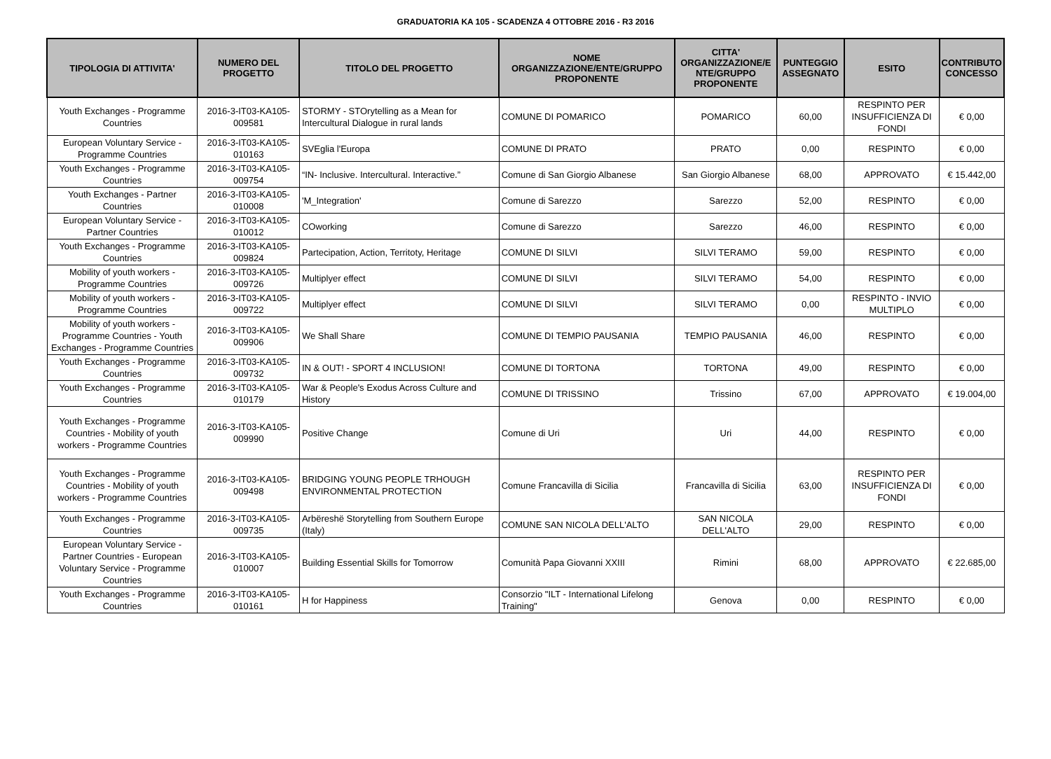GRADUATORIA KA 105 - SCADENZA 4 OTTOBRE 2016 - R3 2016
| TIPOLOGIA DI ATTIVITA' | NUMERO DEL PROGETTO | TITOLO DEL PROGETTO | NOME ORGANIZZAZIONE/ENTE/GRUPPO PROPONENTE | CITTA' ORGANIZZAZIONE/E NTE/GRUPPO PROPONENTE | PUNTEGGIO ASSEGNATO | ESITO | CONTRIBUTO CONCESSO |
| --- | --- | --- | --- | --- | --- | --- | --- |
| Youth Exchanges - Programme Countries | 2016-3-IT03-KA105-009581 | STORMY - STOrytelling as a Mean for Intercultural Dialogue in rural lands | COMUNE DI POMARICO | POMARICO | 60,00 | RESPINTO PER INSUFFICIENZA DI FONDI | € 0,00 |
| European Voluntary Service - Programme Countries | 2016-3-IT03-KA105-010163 | SVEglia l'Europa | COMUNE DI PRATO | PRATO | 0,00 | RESPINTO | € 0,00 |
| Youth Exchanges - Programme Countries | 2016-3-IT03-KA105-009754 | “IN- Inclusive. Intercultural. Interactive.” | Comune di San Giorgio Albanese | San Giorgio Albanese | 68,00 | APPROVATO | € 15.442,00 |
| Youth Exchanges - Partner Countries | 2016-3-IT03-KA105-010008 | 'M_Integration' | Comune di Sarezzo | Sarezzo | 52,00 | RESPINTO | € 0,00 |
| European Voluntary Service - Partner Countries | 2016-3-IT03-KA105-010012 | COworking | Comune di Sarezzo | Sarezzo | 46,00 | RESPINTO | € 0,00 |
| Youth Exchanges - Programme Countries | 2016-3-IT03-KA105-009824 | Partecipation, Action, Territoty, Heritage | COMUNE DI SILVI | SILVI TERAMO | 59,00 | RESPINTO | € 0,00 |
| Mobility of youth workers - Programme Countries | 2016-3-IT03-KA105-009726 | Multiplyer effect | COMUNE DI SILVI | SILVI TERAMO | 54,00 | RESPINTO | € 0,00 |
| Mobility of youth workers - Programme Countries | 2016-3-IT03-KA105-009722 | Multiplyer effect | COMUNE DI SILVI | SILVI TERAMO | 0,00 | RESPINTO - INVIO MULTIPLO | € 0,00 |
| Mobility of youth workers - Programme Countries - Youth Exchanges - Programme Countries | 2016-3-IT03-KA105-009906 | We Shall Share | COMUNE DI TEMPIO PAUSANIA | TEMPIO PAUSANIA | 46,00 | RESPINTO | € 0,00 |
| Youth Exchanges - Programme Countries | 2016-3-IT03-KA105-009732 | IN & OUT! - SPORT 4 INCLUSION! | COMUNE DI TORTONA | TORTONA | 49,00 | RESPINTO | € 0,00 |
| Youth Exchanges - Programme Countries | 2016-3-IT03-KA105-010179 | War & People's Exodus Across Culture and History | COMUNE DI TRISSINO | Trissino | 67,00 | APPROVATO | € 19.004,00 |
| Youth Exchanges - Programme Countries - Mobility of youth workers - Programme Countries | 2016-3-IT03-KA105-009990 | Positive Change | Comune di Uri | Uri | 44,00 | RESPINTO | € 0,00 |
| Youth Exchanges - Programme Countries - Mobility of youth workers - Programme Countries | 2016-3-IT03-KA105-009498 | BRIDGING YOUNG PEOPLE TRHOUGH ENVIRONMENTAL PROTECTION | Comune Francavilla di Sicilia | Francavilla di Sicilia | 63,00 | RESPINTO PER INSUFFICIENZA DI FONDI | € 0,00 |
| Youth Exchanges - Programme Countries | 2016-3-IT03-KA105-009735 | Arbëreshë Storytelling from Southern Europe (Italy) | COMUNE SAN NICOLA DELL'ALTO | SAN NICOLA DELL'ALTO | 29,00 | RESPINTO | € 0,00 |
| European Voluntary Service - Partner Countries - European Voluntary Service - Programme Countries | 2016-3-IT03-KA105-010007 | Building Essential Skills for Tomorrow | Comunità Papa Giovanni XXIII | Rimini | 68,00 | APPROVATO | € 22.685,00 |
| Youth Exchanges - Programme Countries | 2016-3-IT03-KA105-010161 | H for Happiness | Consorzio "ILT - International Lifelong Training" | Genova | 0,00 | RESPINTO | € 0,00 |